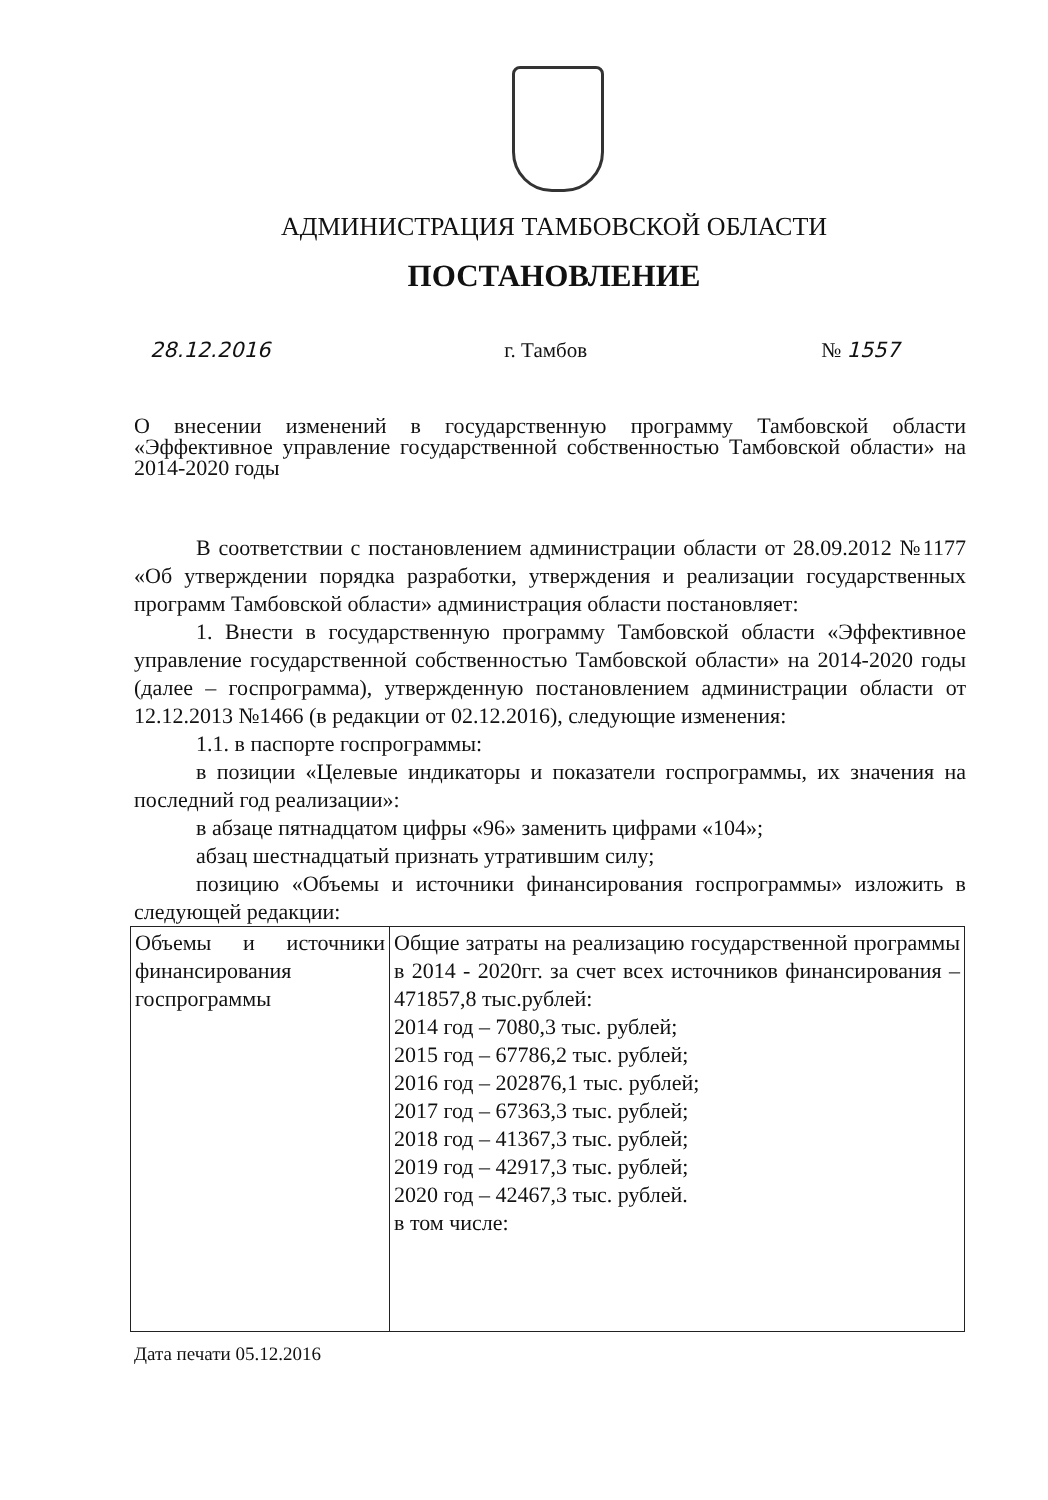АДМИНИСТРАЦИЯ ТАМБОВСКОЙ ОБЛАСТИ
ПОСТАНОВЛЕНИЕ
28.12.2016 г. Тамбов № 1557
О внесении изменений в государственную программу Тамбовской области «Эффективное управление государственной собственностью Тамбовской области» на 2014-2020 годы
В соответствии с постановлением администрации области от 28.09.2012 №1177 «Об утверждении порядка разработки, утверждения и реализации государственных программ Тамбовской области» администрация области постановляет:
1. Внести в государственную программу Тамбовской области «Эффективное управление государственной собственностью Тамбовской области» на 2014-2020 годы (далее – госпрограмма), утвержденную постановлением администрации области от 12.12.2013 №1466 (в редакции от 02.12.2016), следующие изменения:
1.1. в паспорте госпрограммы:
в позиции «Целевые индикаторы и показатели госпрограммы, их значения на последний год реализации»:
в абзаце пятнадцатом цифры «96» заменить цифрами «104»;
абзац шестнадцатый признать утратившим силу;
позицию «Объемы и источники финансирования госпрограммы» изложить в следующей редакции:
| Объемы и источники финансирования госпрограммы | Общие затраты на реализацию государственной программы в 2014 - 2020гг. за счет всех источников финансирования – 471857,8 тыс.рублей: 2014 год – 7080,3 тыс. рублей; 2015 год – 67786,2 тыс. рублей; 2016 год – 202876,1 тыс. рублей; 2017 год – 67363,3 тыс. рублей; 2018 год – 41367,3 тыс. рублей; 2019 год – 42917,3 тыс. рублей; 2020 год – 42467,3 тыс. рублей. в том числе: |
Дата печати 05.12.2016